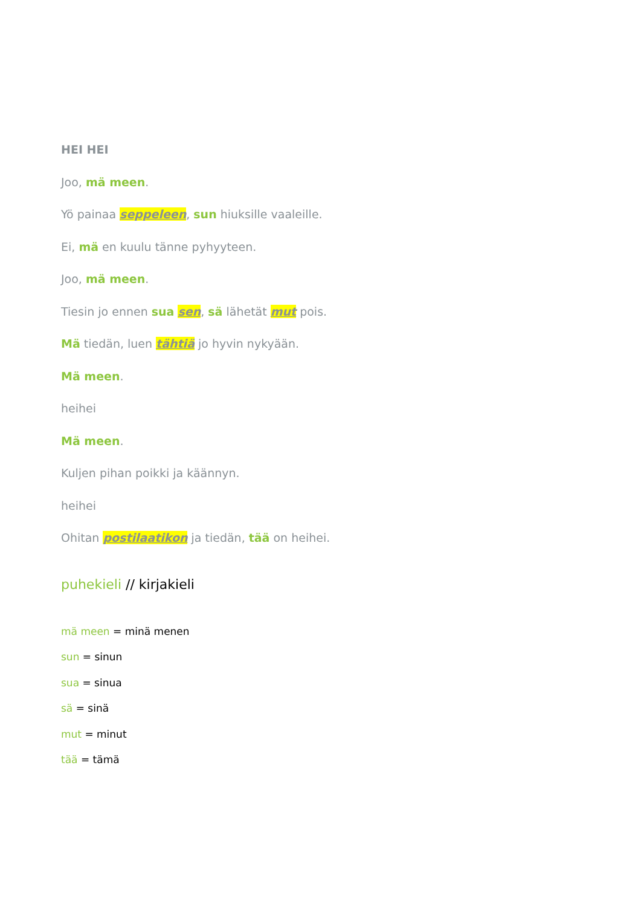HEI HEI
Joo, mä meen.
Yö painaa seppeleen, sun hiuksille vaaleille.
Ei, mä en kuulu tänne pyhyyteen.
Joo, mä meen.
Tiesin jo ennen sua sen, sä lähetät mut pois.
Mä tiedän, luen tähtiä jo hyvin nykyään.
Mä meen.
heihei
Mä meen.
Kuljen pihan poikki ja käännyn.
heihei
Ohitan postilaatikon ja tiedän, tää on heihei.
puhekieli // kirjakieli
mä meen = minä menen
sun = sinun
sua = sinua
sä = sinä
mut = minut
tää = tämä